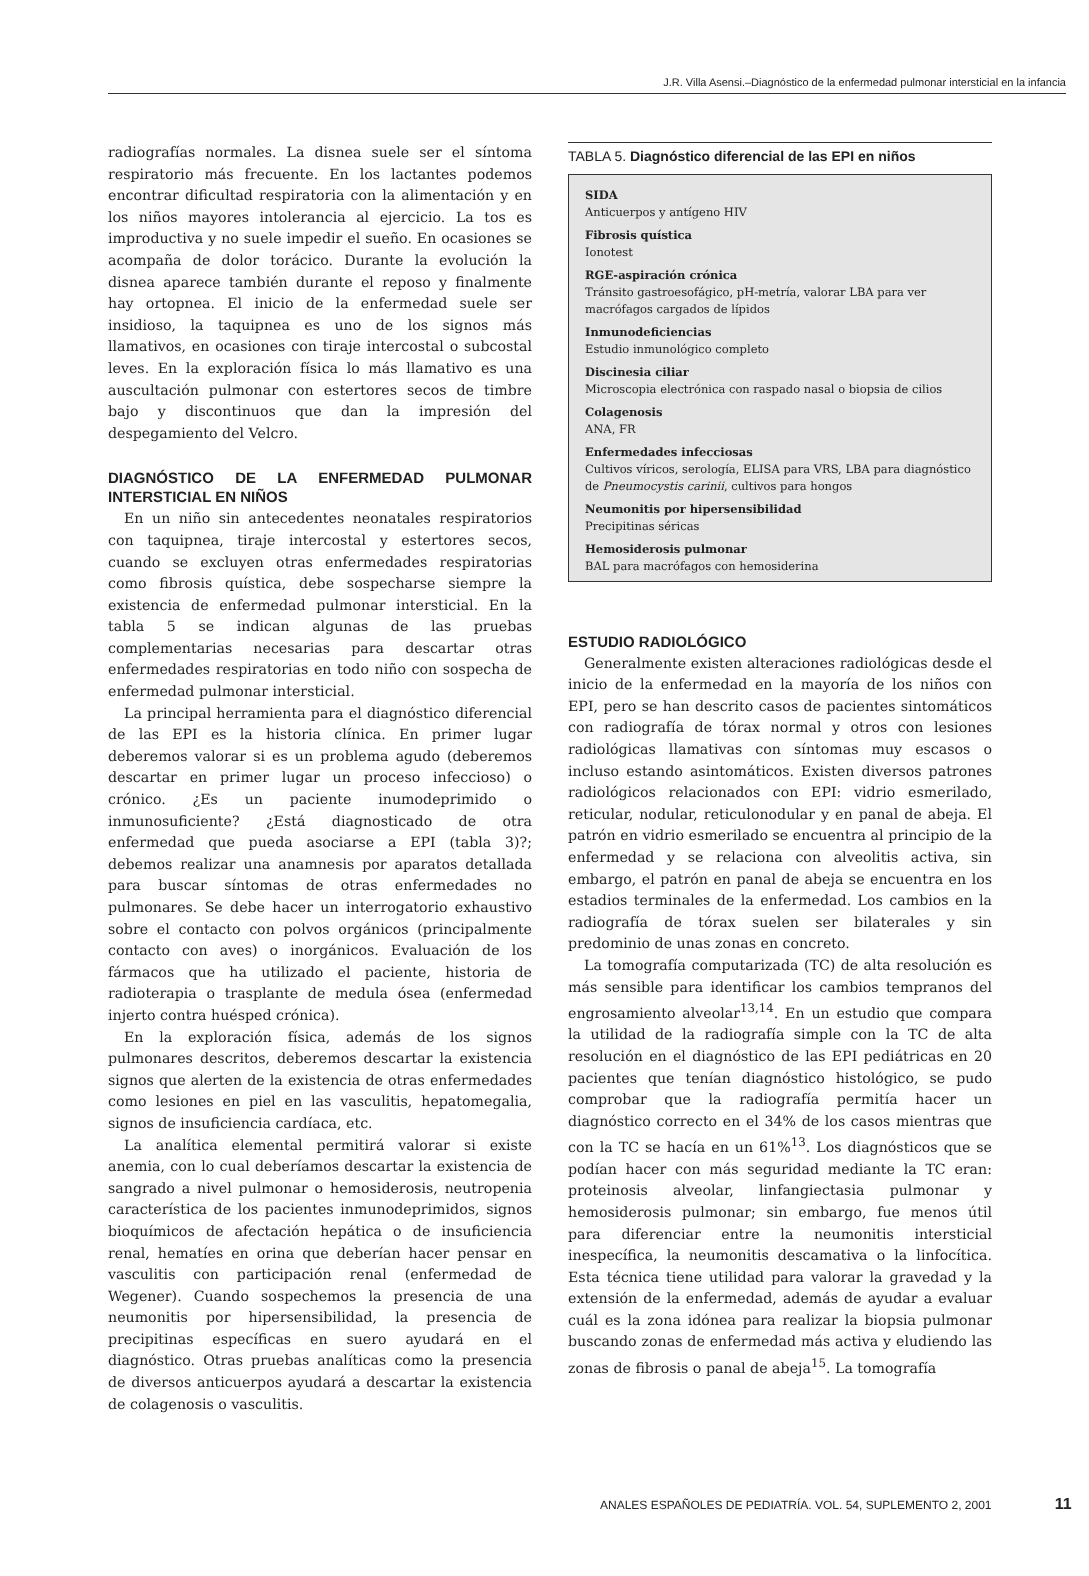J.R. Villa Asensi.–Diagnóstico de la enfermedad pulmonar intersticial en la infancia
radiografías normales. La disnea suele ser el síntoma respiratorio más frecuente. En los lactantes podemos encontrar dificultad respiratoria con la alimentación y en los niños mayores intolerancia al ejercicio. La tos es improductiva y no suele impedir el sueño. En ocasiones se acompaña de dolor torácico. Durante la evolución la disnea aparece también durante el reposo y finalmente hay ortopnea. El inicio de la enfermedad suele ser insidioso, la taquipnea es uno de los signos más llamativos, en ocasiones con tiraje intercostal o subcostal leves. En la exploración física lo más llamativo es una auscultación pulmonar con estertores secos de timbre bajo y discontinuos que dan la impresión del despegamiento del Velcro.
DIAGNÓSTICO DE LA ENFERMEDAD PULMONAR INTERSTICIAL EN NIÑOS
En un niño sin antecedentes neonatales respiratorios con taquipnea, tiraje intercostal y estertores secos, cuando se excluyen otras enfermedades respiratorias como fibrosis quística, debe sospecharse siempre la existencia de enfermedad pulmonar intersticial. En la tabla 5 se indican algunas de las pruebas complementarias necesarias para descartar otras enfermedades respiratorias en todo niño con sospecha de enfermedad pulmonar intersticial.
La principal herramienta para el diagnóstico diferencial de las EPI es la historia clínica. En primer lugar deberemos valorar si es un problema agudo (deberemos descartar en primer lugar un proceso infeccioso) o crónico. ¿Es un paciente inumodeprimido o inmunosuficiente? ¿Está diagnosticado de otra enfermedad que pueda asociarse a EPI (tabla 3)?; debemos realizar una anamnesis por aparatos detallada para buscar síntomas de otras enfermedades no pulmonares. Se debe hacer un interrogatorio exhaustivo sobre el contacto con polvos orgánicos (principalmente contacto con aves) o inorgánicos. Evaluación de los fármacos que ha utilizado el paciente, historia de radioterapia o trasplante de medula ósea (enfermedad injerto contra huésped crónica).
En la exploración física, además de los signos pulmonares descritos, deberemos descartar la existencia signos que alerten de la existencia de otras enfermedades como lesiones en piel en las vasculitis, hepatomegalia, signos de insuficiencia cardíaca, etc.
La analítica elemental permitirá valorar si existe anemia, con lo cual deberíamos descartar la existencia de sangrado a nivel pulmonar o hemosiderosis, neutropenia característica de los pacientes inmunodeprimidos, signos bioquímicos de afectación hepática o de insuficiencia renal, hematíes en orina que deberían hacer pensar en vasculitis con participación renal (enfermedad de Wegener). Cuando sospechemos la presencia de una neumonitis por hipersensibilidad, la presencia de precipitinas específicas en suero ayudará en el diagnóstico. Otras pruebas analíticas como la presencia de diversos anticuerpos ayudará a descartar la existencia de colagenosis o vasculitis.
TABLA 5. Diagnóstico diferencial de las EPI en niños
SIDA
Anticuerpos y antígeno HIV
Fibrosis quística
Ionotest
RGE-aspiración crónica
Tránsito gastroesofágico, pH-metría, valorar LBA para ver macrófagos cargados de lípidos
Inmunodeficiencias
Estudio inmunológico completo
Discinesia ciliar
Microscopia electrónica con raspado nasal o biopsia de cilios
Colagenosis
ANA, FR
Enfermedades infecciosas
Cultivos víricos, serología, ELISA para VRS, LBA para diagnóstico de Pneumocystis carinii, cultivos para hongos
Neumonitis por hipersensibilidad
Precipitinas séricas
Hemosiderosis pulmonar
BAL para macrófagos con hemosiderina
ESTUDIO RADIOLÓGICO
Generalmente existen alteraciones radiológicas desde el inicio de la enfermedad en la mayoría de los niños con EPI, pero se han descrito casos de pacientes sintomáticos con radiografía de tórax normal y otros con lesiones radiológicas llamativas con síntomas muy escasos o incluso estando asintomáticos. Existen diversos patrones radiológicos relacionados con EPI: vidrio esmerilado, reticular, nodular, reticulonodular y en panal de abeja. El patrón en vidrio esmerilado se encuentra al principio de la enfermedad y se relaciona con alveolitis activa, sin embargo, el patrón en panal de abeja se encuentra en los estadios terminales de la enfermedad. Los cambios en la radiografía de tórax suelen ser bilaterales y sin predominio de unas zonas en concreto.
La tomografía computarizada (TC) de alta resolución es más sensible para identificar los cambios tempranos del engrosamiento alveolar<sup>13,14</sup>. En un estudio que compara la utilidad de la radiografía simple con la TC de alta resolución en el diagnóstico de las EPI pediátricas en 20 pacientes que tenían diagnóstico histológico, se pudo comprobar que la radiografía permitía hacer un diagnóstico correcto en el 34% de los casos mientras que con la TC se hacía en un 61%<sup>13</sup>. Los diagnósticos que se podían hacer con más seguridad mediante la TC eran: proteinosis alveolar, linfangiectasia pulmonar y hemosiderosis pulmonar; sin embargo, fue menos útil para diferenciar entre la neumonitis intersticial inespecífica, la neumonitis descamativa o la linfocítica. Esta técnica tiene utilidad para valorar la gravedad y la extensión de la enfermedad, además de ayudar a evaluar cuál es la zona idónea para realizar la biopsia pulmonar buscando zonas de enfermedad más activa y eludiendo las zonas de fibrosis o panal de abeja<sup>15</sup>. La tomografía
ANALES ESPAÑOLES DE PEDIATRÍA. VOL. 54, SUPLEMENTO 2, 2001 11